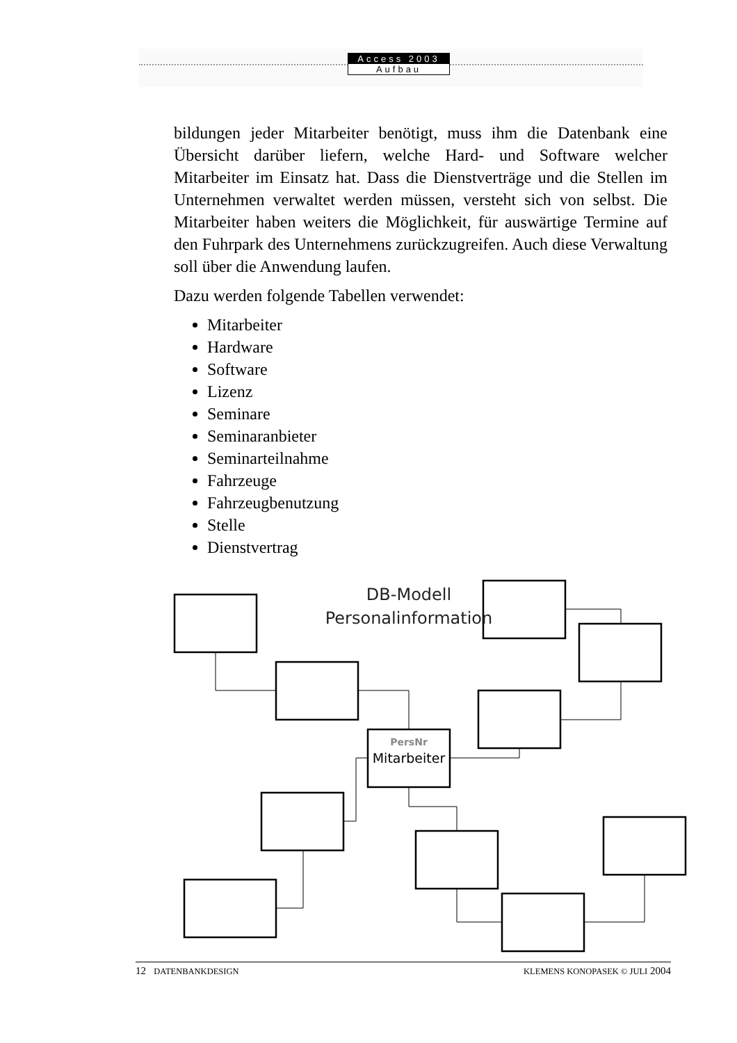Access 2003
Aufbau
bildungen jeder Mitarbeiter benötigt, muss ihm die Datenbank eine Übersicht darüber liefern, welche Hard- und Software welcher Mitarbeiter im Einsatz hat. Dass die Dienstverträge und die Stellen im Unternehmen verwaltet werden müssen, versteht sich von selbst. Die Mitarbeiter haben weiters die Möglichkeit, für auswärtige Termine auf den Fuhrpark des Unternehmens zurückzugreifen. Auch diese Verwaltung soll über die Anwendung laufen.
Dazu werden folgende Tabellen verwendet:
Mitarbeiter
Hardware
Software
Lizenz
Seminare
Seminaranbieter
Seminarteilnahme
Fahrzeuge
Fahrzeugbenutzung
Stelle
Dienstvertrag
DB-Modell
Personalinformation
PersNr
Mitarbeiter
12 DATENBANKDESIGN KLEMENS KONOPASEK © JULI 2004